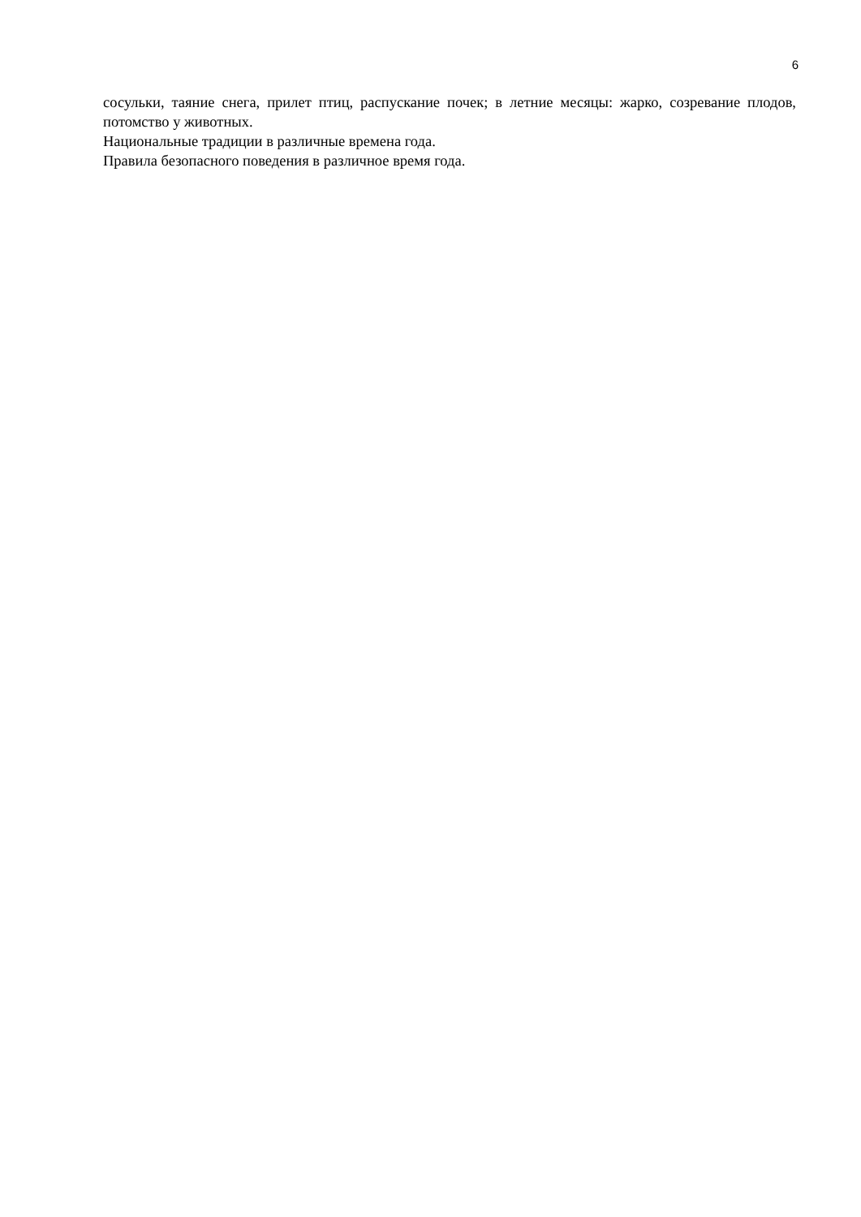6
сосульки, таяние снега, прилет птиц, распускание почек; в летние месяцы: жарко, созревание плодов, потомство у животных.
Национальные традиции в различные времена года.
Правила безопасного поведения в различное время года.